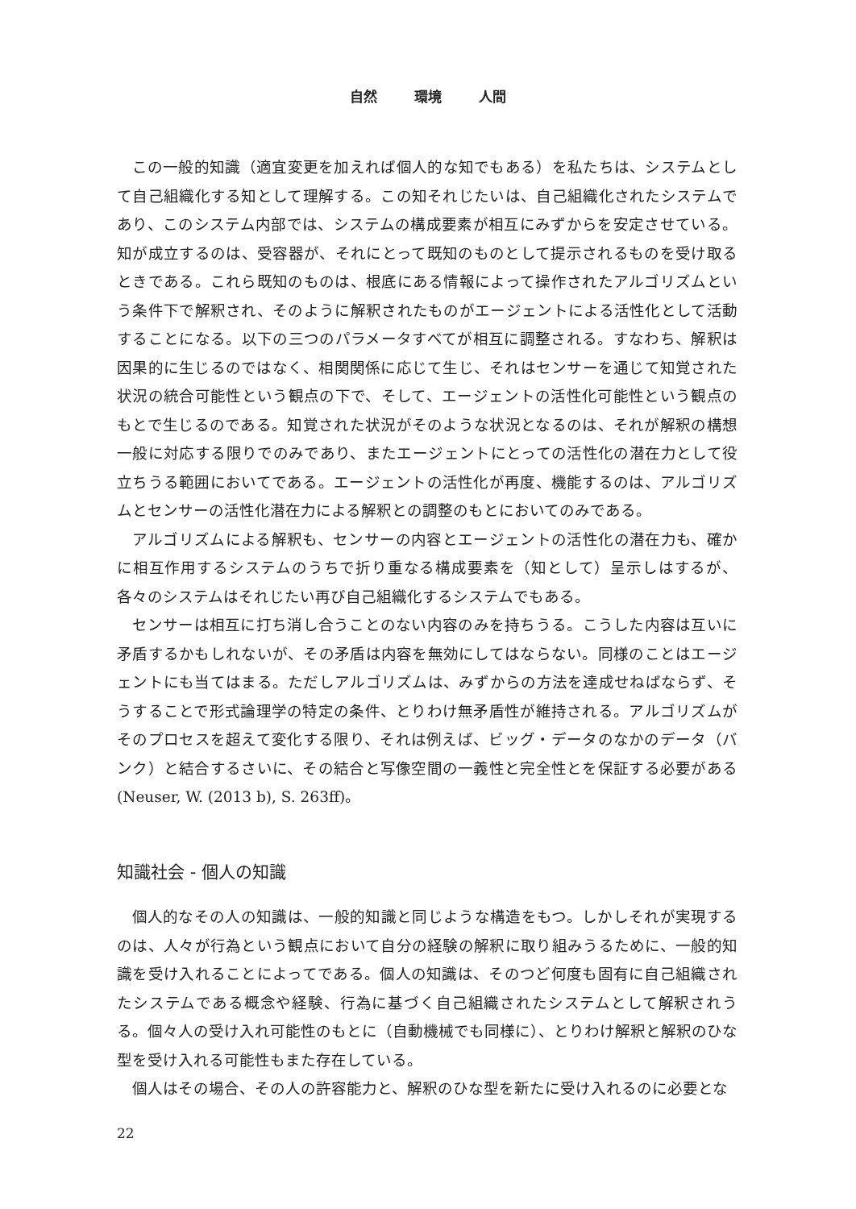自然 環境 人間
この一般的知識（適宜変更を加えれば個人的な知でもある）を私たちは、システムとして自己組織化する知として理解する。この知それじたいは、自己組織化されたシステムであり、このシステム内部では、システムの構成要素が相互にみずからを安定させている。知が成立するのは、受容器が、それにとって既知のものとして提示されるものを受け取るときである。これら既知のものは、根底にある情報によって操作されたアルゴリズムという条件下で解釈され、そのように解釈されたものがエージェントによる活性化として活動することになる。以下の三つのパラメータすべてが相互に調整される。すなわち、解釈は因果的に生じるのではなく、相関関係に応じて生じ、それはセンサーを通じて知覚された状況の統合可能性という観点の下で、そして、エージェントの活性化可能性という観点のもとで生じるのである。知覚された状況がそのような状況となるのは、それが解釈の構想一般に対応する限りでのみであり、またエージェントにとっての活性化の潜在力として役立ちうる範囲においてである。エージェントの活性化が再度、機能するのは、アルゴリズムとセンサーの活性化潜在力による解釈との調整のもとにおいてのみである。
アルゴリズムによる解釈も、センサーの内容とエージェントの活性化の潜在力も、確かに相互作用するシステムのうちで折り重なる構成要素を（知として）呈示しはするが、各々のシステムはそれじたい再び自己組織化するシステムでもある。
センサーは相互に打ち消し合うことのない内容のみを持ちうる。こうした内容は互いに矛盾するかもしれないが、その矛盾は内容を無効にしてはならない。同様のことはエージェントにも当てはまる。ただしアルゴリズムは、みずからの方法を達成せねばならず、そうすることで形式論理学の特定の条件、とりわけ無矛盾性が維持される。アルゴリズムがそのプロセスを超えて変化する限り、それは例えば、ビッグ・データのなかのデータ（バンク）と結合するさいに、その結合と写像空間の一義性と完全性とを保証する必要がある (Neuser, W. (2013 b), S. 263ff)。
知識社会 - 個人の知識
個人的なその人の知識は、一般的知識と同じような構造をもつ。しかしそれが実現するのは、人々が行為という観点において自分の経験の解釈に取り組みうるために、一般的知識を受け入れることによってである。個人の知識は、そのつど何度も固有に自己組織されたシステムである概念や経験、行為に基づく自己組織されたシステムとして解釈されうる。個々人の受け入れ可能性のもとに（自動機械でも同様に）、とりわけ解釈と解釈のひな型を受け入れる可能性もまた存在している。
個人はその場合、その人の許容能力と、解釈のひな型を新たに受け入れるのに必要とな
22